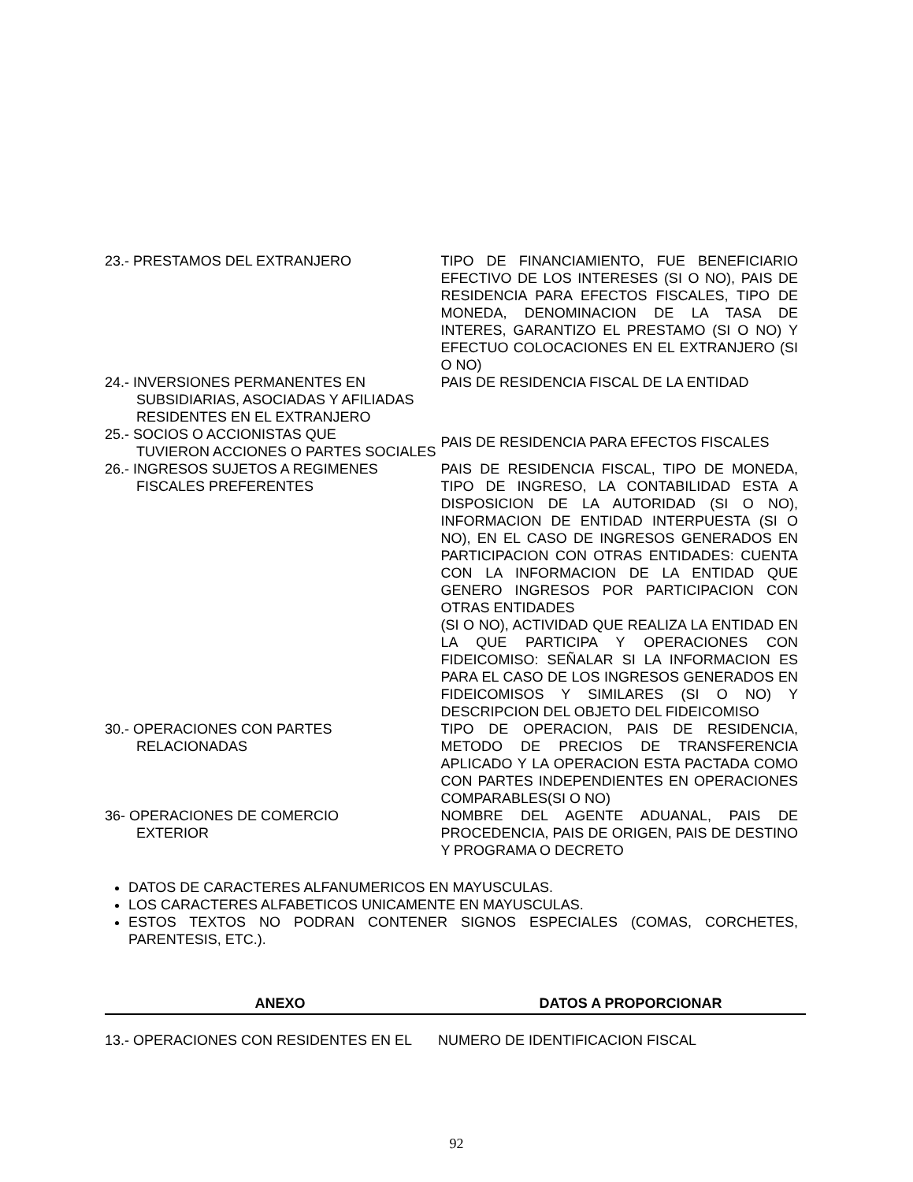| 23.- PRESTAMOS DEL EXTRANJERO | TIPO DE FINANCIAMIENTO, FUE BENEFICIARIO EFECTIVO DE LOS INTERESES (SI O NO), PAIS DE RESIDENCIA PARA EFECTOS FISCALES, TIPO DE MONEDA, DENOMINACION DE LA TASA DE INTERES, GARANTIZO EL PRESTAMO (SI O NO) Y EFECTUO COLOCACIONES EN EL EXTRANJERO (SI O NO) |
| 24.- INVERSIONES PERMANENTES EN SUBSIDIARIAS, ASOCIADAS Y AFILIADAS RESIDENTES EN EL EXTRANJERO | PAIS DE RESIDENCIA FISCAL DE LA ENTIDAD |
| 25.- SOCIOS O ACCIONISTAS QUE TUVIERON ACCIONES O PARTES SOCIALES | PAIS DE RESIDENCIA PARA EFECTOS FISCALES |
| 26.- INGRESOS SUJETOS A REGIMENES FISCALES PREFERENTES | PAIS DE RESIDENCIA FISCAL, TIPO DE MONEDA, TIPO DE INGRESO, LA CONTABILIDAD ESTA A DISPOSICION DE LA AUTORIDAD (SI O NO), INFORMACION DE ENTIDAD INTERPUESTA (SI O NO), EN EL CASO DE INGRESOS GENERADOS EN PARTICIPACION CON OTRAS ENTIDADES: CUENTA CON LA INFORMACION DE LA ENTIDAD QUE GENERO INGRESOS POR PARTICIPACION CON OTRAS ENTIDADES (SI O NO), ACTIVIDAD QUE REALIZA LA ENTIDAD EN LA QUE PARTICIPA Y OPERACIONES CON FIDEICOMISO: SEÑALAR SI LA INFORMACION ES PARA EL CASO DE LOS INGRESOS GENERADOS EN FIDEICOMISOS Y SIMILARES (SI O NO) Y DESCRIPCION DEL OBJETO DEL FIDEICOMISO |
| 30.- OPERACIONES CON PARTES RELACIONADAS | TIPO DE OPERACION, PAIS DE RESIDENCIA, METODO DE PRECIOS DE TRANSFERENCIA APLICADO Y LA OPERACION ESTA PACTADA COMO CON PARTES INDEPENDIENTES EN OPERACIONES COMPARABLES(SI O NO) |
| 36- OPERACIONES DE COMERCIO EXTERIOR | NOMBRE DEL AGENTE ADUANAL, PAIS DE PROCEDENCIA, PAIS DE ORIGEN, PAIS DE DESTINO Y PROGRAMA O DECRETO |
DATOS DE CARACTERES ALFANUMERICOS EN MAYUSCULAS.
LOS CARACTERES ALFABETICOS UNICAMENTE EN MAYUSCULAS.
ESTOS TEXTOS NO PODRAN CONTENER SIGNOS ESPECIALES (COMAS, CORCHETES, PARENTESIS, ETC.).
ANEXO DATOS A PROPORCIONAR
13.- OPERACIONES CON RESIDENTES EN EL NUMERO DE IDENTIFICACION FISCAL
92